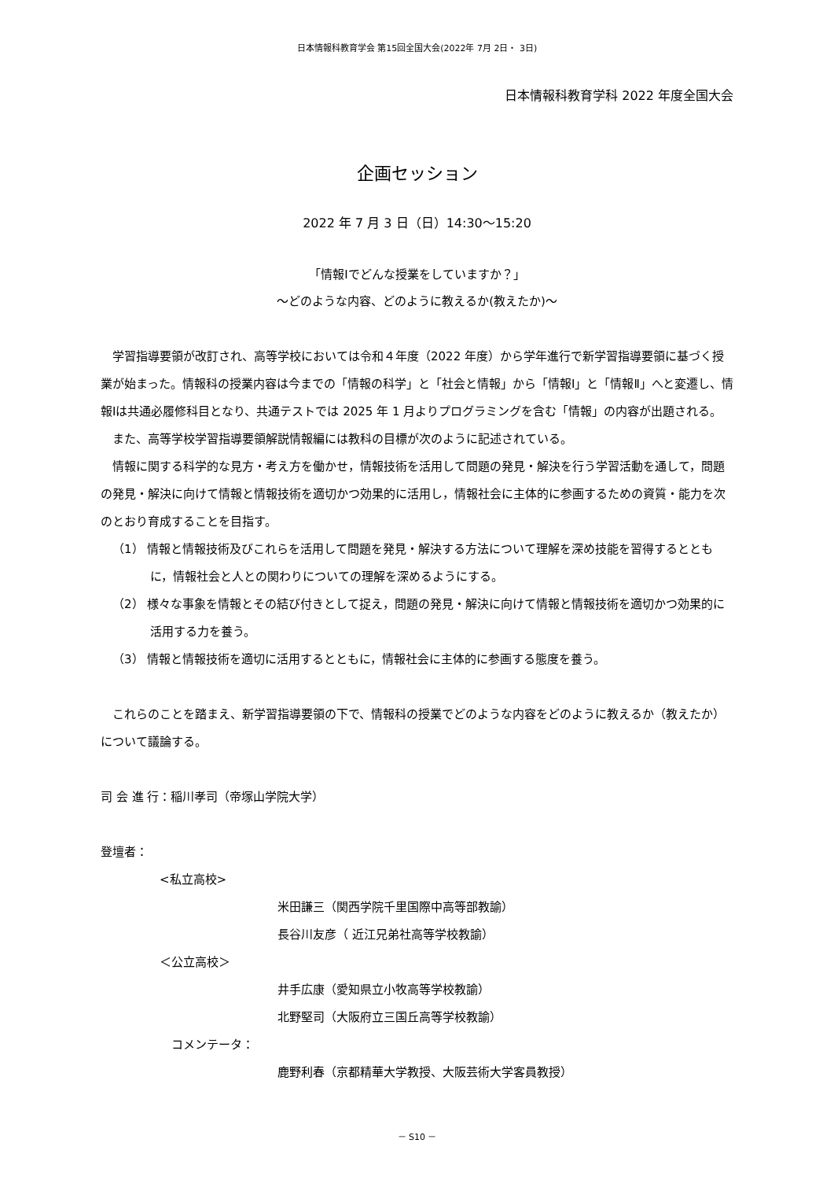日本情報科教育学会 第15回全国大会(2022年 7月 2日・ 3日)
日本情報科教育学科 2022 年度全国大会
企画セッション
2022 年 7 月 3 日（日）14:30～15:20
「情報Ⅰでどんな授業をしていますか？」
～どのような内容、どのように教えるか(教えたか)～
学習指導要領が改訂され、高等学校においては令和４年度（2022 年度）から学年進行で新学習指導要領に基づく授業が始まった。情報科の授業内容は今までの「情報の科学」と「社会と情報」から「情報Ⅰ」と「情報Ⅱ」へと変遷し、情報Ⅰは共通必履修科目となり、共通テストでは 2025 年 1 月よりプログラミングを含む「情報」の内容が出題される。
また、高等学校学習指導要領解説情報編には教科の目標が次のように記述されている。
情報に関する科学的な見方・考え方を働かせ，情報技術を活用して問題の発見・解決を行う学習活動を通して，問題の発見・解決に向けて情報と情報技術を適切かつ効果的に活用し，情報社会に主体的に参画するための資質・能力を次のとおり育成することを目指す。
（1） 情報と情報技術及びこれらを活用して問題を発見・解決する方法について理解を深め技能を習得するとともに，情報社会と人との関わりについての理解を深めるようにする。
（2） 様々な事象を情報とその結び付きとして捉え，問題の発見・解決に向けて情報と情報技術を適切かつ効果的に活用する力を養う。
（3） 情報と情報技術を適切に活用するとともに，情報社会に主体的に参画する態度を養う。
これらのことを踏まえ、新学習指導要領の下で、情報科の授業でどのような内容をどのように教えるか（教えたか）について議論する。
司 会 進 行：稲川孝司（帝塚山学院大学）
登壇者：
<私立高校>
米田謙三（関西学院千里国際中高等部教諭）
長谷川友彦（ 近江兄弟社高等学校教諭）
＜公立高校＞
井手広康（愛知県立小牧高等学校教諭）
北野堅司（大阪府立三国丘高等学校教諭）
コメンテータ：
鹿野利春（京都精華大学教授、大阪芸術大学客員教授）
－ S10 －